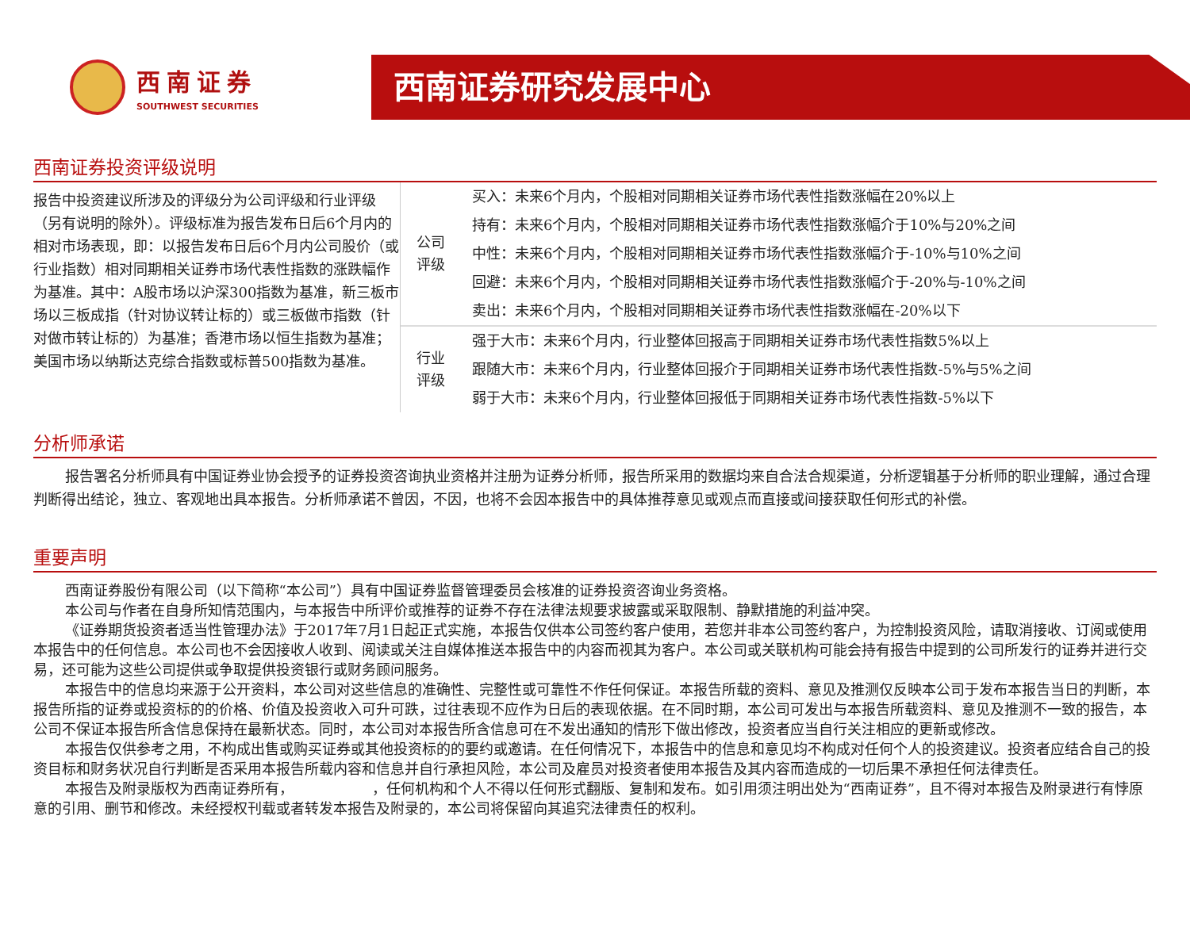西南证券
SOUTHWEST SECURITIES
西南证券研究发展中心
西南证券投资评级说明
报告中投资建议所涉及的评级分为公司评级和行业评级（另有说明的除外）。评级标准为报告发布日后6个月内的相对市场表现，即：以报告发布日后6个月内公司股价（或行业指数）相对同期相关证券市场代表性指数的涨跌幅作为基准。其中：A股市场以沪深300指数为基准，新三板市场以三板成指（针对协议转让标的）或三板做市指数（针对做市转让标的）为基准；香港市场以恒生指数为基准；美国市场以纳斯达克综合指数或标普500指数为基准。
| 公司 评级 | 买入：未来6个月内，个股相对同期相关证券市场代表性指数涨幅在20%以上 |
| | 持有：未来6个月内，个股相对同期相关证券市场代表性指数涨幅介于10%与20%之间 |
| | 中性：未来6个月内，个股相对同期相关证券市场代表性指数涨幅介于-10%与10%之间 |
| | 回避：未来6个月内，个股相对同期相关证券市场代表性指数涨幅介于-20%与-10%之间 |
| | 卖出：未来6个月内，个股相对同期相关证券市场代表性指数涨幅在-20%以下 |
| 行业 评级 | 强于大市：未来6个月内，行业整体回报高于同期相关证券市场代表性指数5%以上 |
| | 跟随大市：未来6个月内，行业整体回报介于同期相关证券市场代表性指数-5%与5%之间 |
| | 弱于大市：未来6个月内，行业整体回报低于同期相关证券市场代表性指数-5%以下 |
分析师承诺
报告署名分析师具有中国证券业协会授予的证券投资咨询执业资格并注册为证券分析师，报告所采用的数据均来自合法合规渠道，分析逻辑基于分析师的职业理解，通过合理判断得出结论，独立、客观地出具本报告。分析师承诺不曾因，不因，也将不会因本报告中的具体推荐意见或观点而直接或间接获取任何形式的补偿。
重要声明
西南证券股份有限公司（以下简称“本公司”）具有中国证券监督管理委员会核准的证券投资咨询业务资格。
本公司与作者在自身所知情范围内，与本报告中所评价或推荐的证券不存在法律法规要求披露或采取限制、静默措施的利益冲突。
《证券期货投资者适当性管理办法》于2017年7月1日起正式实施，本报告仅供本公司签约客户使用，若您并非本公司签约客户，为控制投资风险，请取消接收、订阅或使用本报告中的任何信息。本公司也不会因接收人收到、阅读或关注自媒体推送本报告中的内容而视其为客户。本公司或关联机构可能会持有报告中提到的公司所发行的证券并进行交易，还可能为这些公司提供或争取提供投资银行或财务顾问服务。
本报告中的信息均来源于公开资料，本公司对这些信息的准确性、完整性或可靠性不作任何保证。本报告所载的资料、意见及推测仅反映本公司于发布本报告当日的判断，本报告所指的证券或投资标的的价格、价值及投资收入可升可跌，过往表现不应作为日后的表现依据。在不同时期，本公司可发出与本报告所载资料、意见及推测不一致的报告，本公司不保证本报告所含信息保持在最新状态。同时，本公司对本报告所含信息可在不发出通知的情形下做出修改，投资者应当自行关注相应的更新或修改。
本报告仅供参考之用，不构成出售或购买证券或其他投资标的的要约或邀请。在任何情况下，本报告中的信息和意见均不构成对任何个人的投资建议。投资者应结合自己的投资目标和财务状况自行判断是否采用本报告所载内容和信息并自行承担风险，本公司及雇员对投资者使用本报告及其内容而造成的一切后果不承担任何法律责任。
本报告及附录版权为西南证券所有，　　　　　　，任何机构和个人不得以任何形式翻版、复制和发布。如引用须注明出处为“西南证券”，且不得对本报告及附录进行有悖原意的引用、删节和修改。未经授权刊载或者转发本报告及附录的，本公司将保留向其追究法律责任的权利。